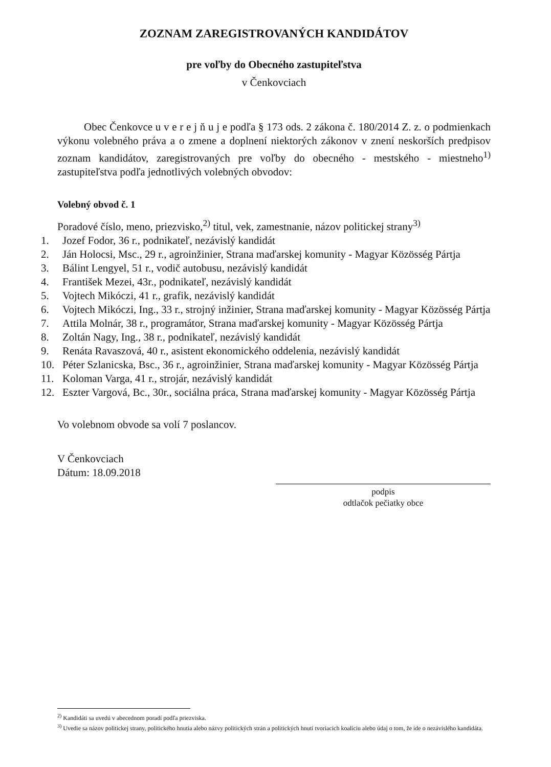ZOZNAM ZAREGISTROVANÝCH KANDIDÁTOV
pre voľby do Obecného zastupiteľstva
v Čenkovciach
Obec Čenkovce u v e r e j ň u j e podľa § 173 ods. 2 zákona č. 180/2014 Z. z. o podmienkach výkonu volebného práva a o zmene a doplnení niektorých zákonov v znení neskorších predpisov zoznam kandidátov, zaregistrovaných pre voľby do obecného - mestského - miestneho<sup>1)</sup> zastupiteľstva podľa jednotlivých volebných obvodov:
Volebný obvod č. 1
Poradové číslo, meno, priezvisko,<sup>2)</sup> titul, vek, zamestnanie, názov politickej strany<sup>3)</sup>
1. Jozef Fodor, 36 r., podnikateľ, nezávislý kandidát
2. Ján Holocsi, Msc., 29 r., agroinžinier, Strana maďarskej komunity - Magyar Közösség Pártja
3. Bálint Lengyel, 51 r., vodič autobusu, nezávislý kandidát
4. František Mezei, 43r., podnikateľ, nezávislý kandidát
5. Vojtech Mikóczi, 41 r., grafik, nezávislý kandidát
6. Vojtech Mikóczi, Ing., 33 r., strojný inžinier, Strana maďarskej komunity - Magyar Közösség Pártja
7. Attila Molnár, 38 r., programátor, Strana maďarskej komunity - Magyar Közösség Pártja
8. Zoltán Nagy, Ing., 38 r., podnikateľ, nezávislý kandidát
9. Renáta Ravaszová, 40 r., asistent ekonomického oddelenia, nezávislý kandidát
10. Péter Szlanicska, Bsc., 36 r., agroinžinier, Strana maďarskej komunity - Magyar Közösség Pártja
11. Koloman Varga, 41 r., strojár, nezávislý kandidát
12. Eszter Vargová, Bc., 30r., sociálna práca, Strana maďarskej komunity - Magyar Közösség Pártja
Vo volebnom obvode sa volí 7 poslancov.
V Čenkovciach
Dátum: 18.09.2018
podpis
odtlačok pečiatky obce
<sup>2)</sup> Kandidáti sa uvedú v abecednom poradí podľa priezviska.
<sup>3)</sup> Uvedie sa názov politickej strany, politického hnutia alebo názvy politických strán a politických hnutí tvoriacich koalíciu alebo údaj o tom, že ide o nezávislého kandidáta.